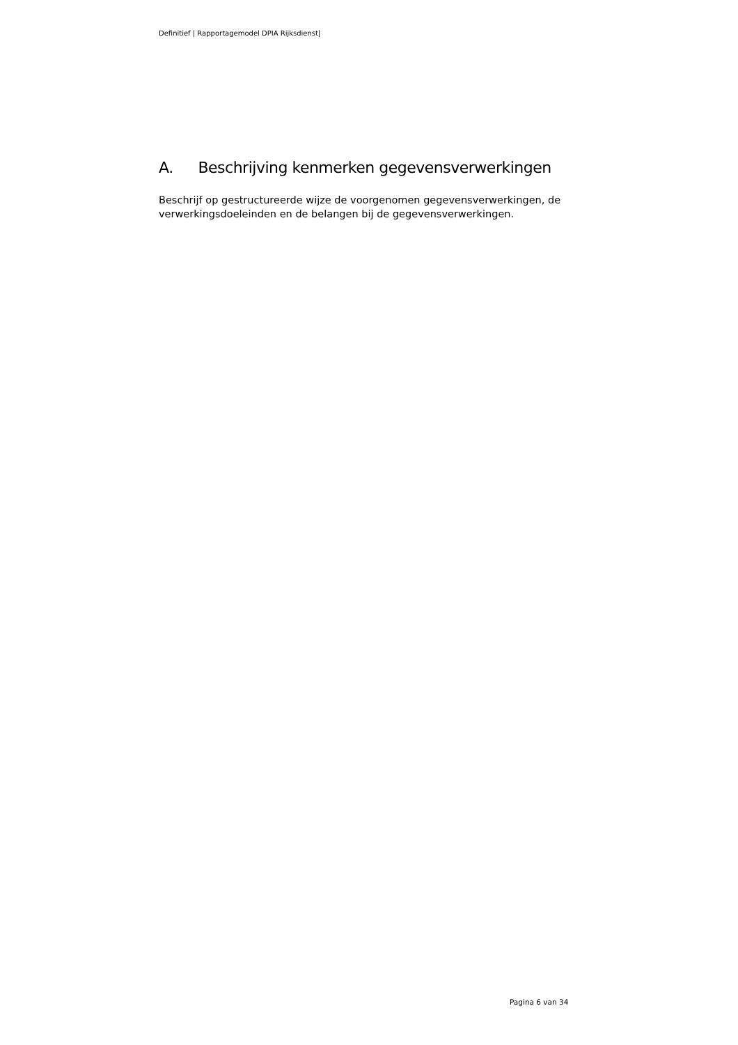Definitief | Rapportagemodel DPIA Rijksdienst|
A. Beschrijving kenmerken gegevensverwerkingen
Beschrijf op gestructureerde wijze de voorgenomen gegevensverwerkingen, de verwerkingsdoeleinden en de belangen bij de gegevensverwerkingen.
Pagina 6 van 34